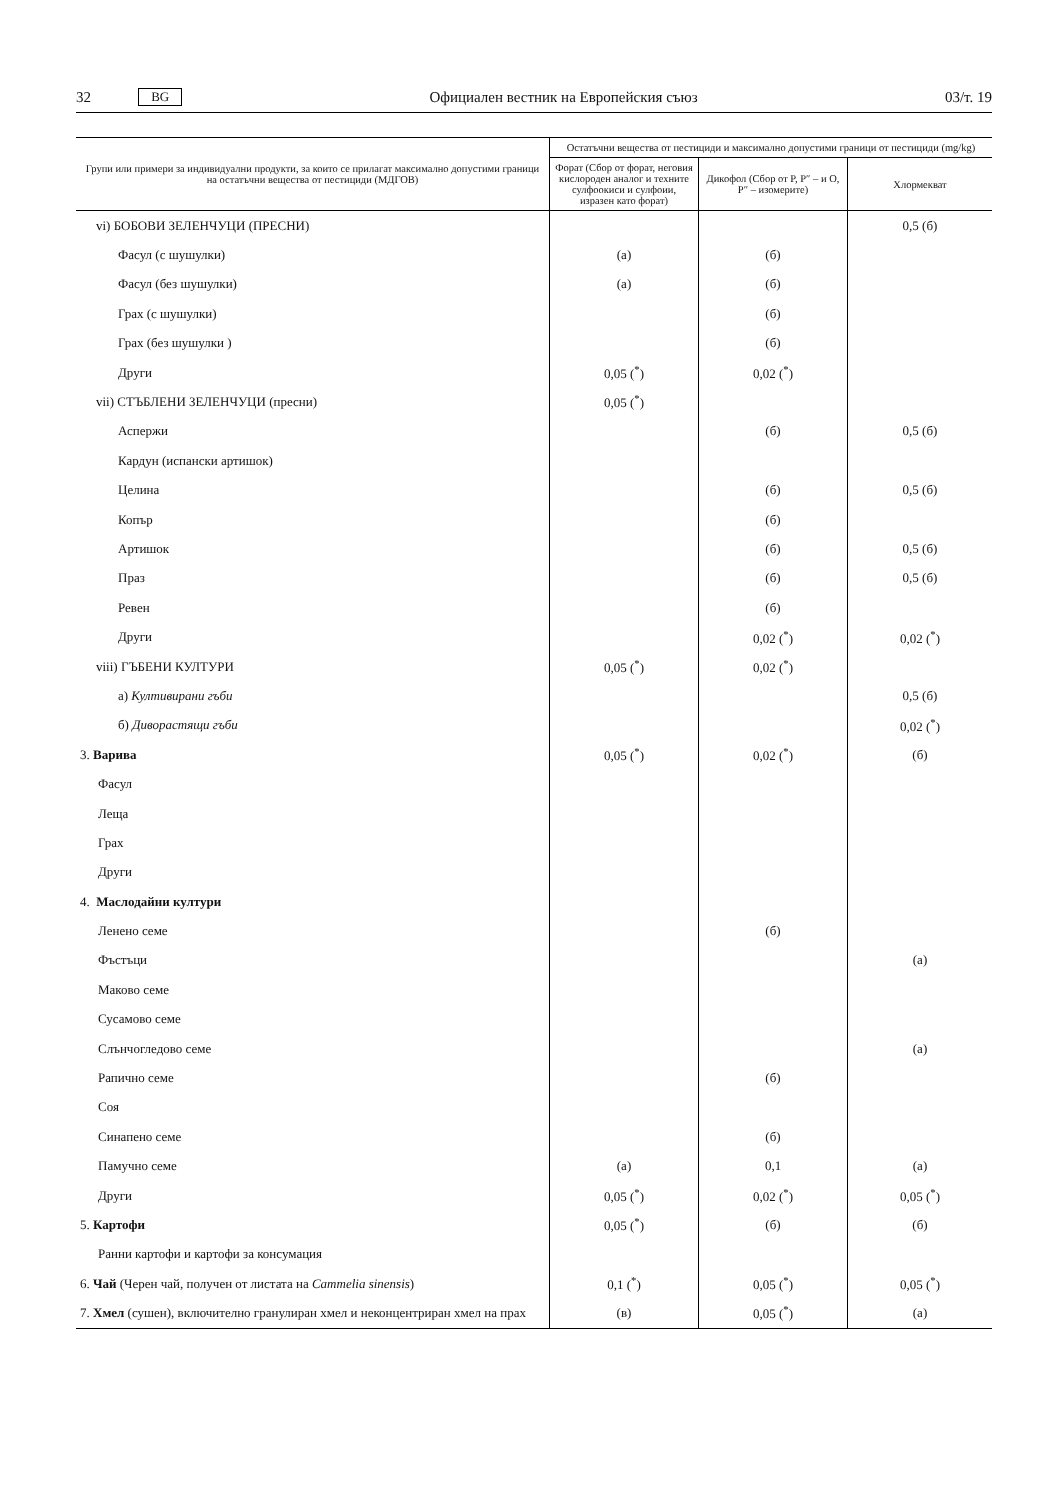32 BG Официален вестник на Европейския съюз 03/т. 19
| Групи или примери за индивидуални продукти, за които се прилагат максимално допустими граници на остатъчни вещества от пестициди (МДГОВ) | Остатъчни вещества от пестициди и максимално допустими граници от пестициди (mg/kg) | | |
| --- | --- | --- | --- |
| | Форат (Сбор от форат, неговия кислороден аналог и техните сулфоокиси и сулфоии, изразен като форат) | Дикофол (Сбор от P, P″ – и O, P″ – изомерите) | Хлормекват |
| vi) БОБОВИ ЗЕЛЕНЧУЦИ (ПРЕСНИ) | | | 0,5 (б) |
| Фасул (с шушулки) | (а) | (б) | |
| Фасул (без шушулки) | (а) | (б) | |
| Грах (с шушулки) | | (б) | |
| Грах (без шушулки ) | | (б) | |
| Други | 0,05 (<sup>*</sup>) | 0,02 (<sup>*</sup>) | |
| vii) СТЪБЛЕНИ ЗЕЛЕНЧУЦИ (пресни) | 0,05 (<sup>*</sup>) | | |
| Аспержи | | (б) | 0,5 (б) |
| Кардун (испански артишок) | | | |
| Целина | | (б) | 0,5 (б) |
| Копър | | (б) | |
| Артишок | | (б) | 0,5 (б) |
| Праз | | (б) | 0,5 (б) |
| Ревен | | (б) | |
| Други | | 0,02 (<sup>*</sup>) | 0,02 (<sup>*</sup>) |
| viii) ГЪБЕНИ КУЛТУРИ | 0,05 (<sup>*</sup>) | 0,02 (<sup>*</sup>) | |
| а) Култивирани гъби | | | 0,5 (б) |
| б) Диворастящи гъби | | | 0,02 (<sup>*</sup>) |
| 3. Варива | 0,05 (<sup>*</sup>) | 0,02 (<sup>*</sup>) | (б) |
| Фасул | | | |
| Леща | | | |
| Грах | | | |
| Други | | | |
| 4. Маслодайни култури | | | |
| Ленено семе | | (б) | |
| Фъстъци | | | (а) |
| Маково семе | | | |
| Сусамово семе | | | |
| Слънчогледово семе | | | (а) |
| Рапично семе | | (б) | |
| Соя | | | |
| Синапено семе | | (б) | |
| Памучно семе | (а) | 0,1 | (а) |
| Други | 0,05 (<sup>*</sup>) | 0,02 (<sup>*</sup>) | 0,05 (<sup>*</sup>) |
| 5. Картофи | 0,05 (<sup>*</sup>) | (б) | (б) |
| Ранни картофи и картофи за консумация | | | |
| 6. Чай (Черен чай, получен от листата на Cammelia sinensis ) | 0,1 (<sup>*</sup>) | 0,05 (<sup>*</sup>) | 0,05 (<sup>*</sup>) |
| 7. Хмел (сушен), включително гранулиран хмел и неконцентриран хмел на прах | (в) | 0,05 (<sup>*</sup>) | (а) |